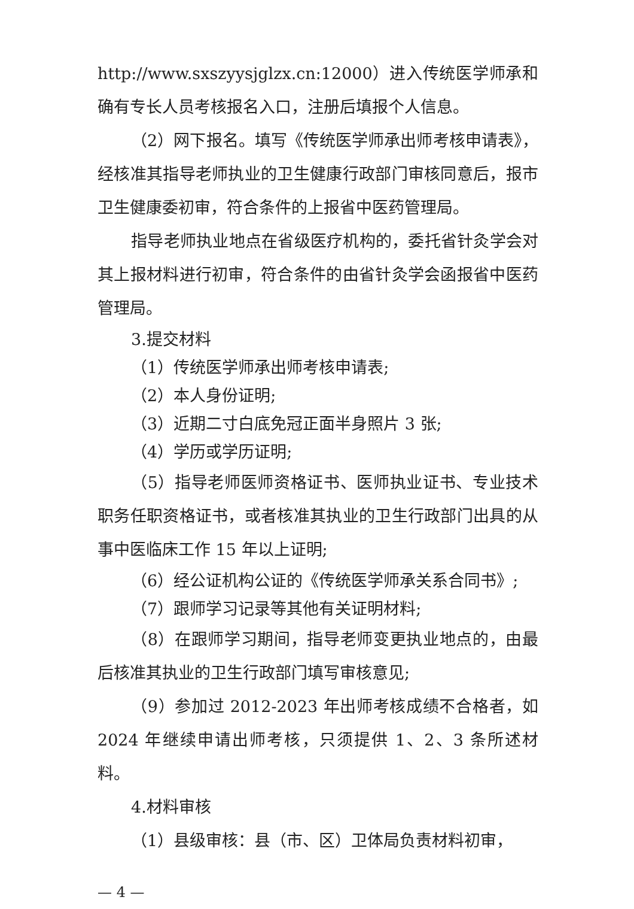http://www.sxszyysjglzx.cn:12000）进入传统医学师承和确有专长人员考核报名入口，注册后填报个人信息。
（2）网下报名。填写《传统医学师承出师考核申请表》，经核准其指导老师执业的卫生健康行政部门审核同意后，报市卫生健康委初审，符合条件的上报省中医药管理局。
指导老师执业地点在省级医疗机构的，委托省针灸学会对其上报材料进行初审，符合条件的由省针灸学会函报省中医药管理局。
3.提交材料
（1）传统医学师承出师考核申请表;
（2）本人身份证明;
（3）近期二寸白底免冠正面半身照片 3 张;
（4）学历或学历证明;
（5）指导老师医师资格证书、医师执业证书、专业技术职务任职资格证书，或者核准其执业的卫生行政部门出具的从事中医临床工作 15 年以上证明;
（6）经公证机构公证的《传统医学师承关系合同书》;
（7）跟师学习记录等其他有关证明材料;
（8）在跟师学习期间，指导老师变更执业地点的，由最后核准其执业的卫生行政部门填写审核意见;
（9）参加过 2012-2023 年出师考核成绩不合格者，如 2024 年继续申请出师考核，只须提供 1、2、3 条所述材料。
4.材料审核
（1）县级审核：县（市、区）卫体局负责材料初审，
— 4 —